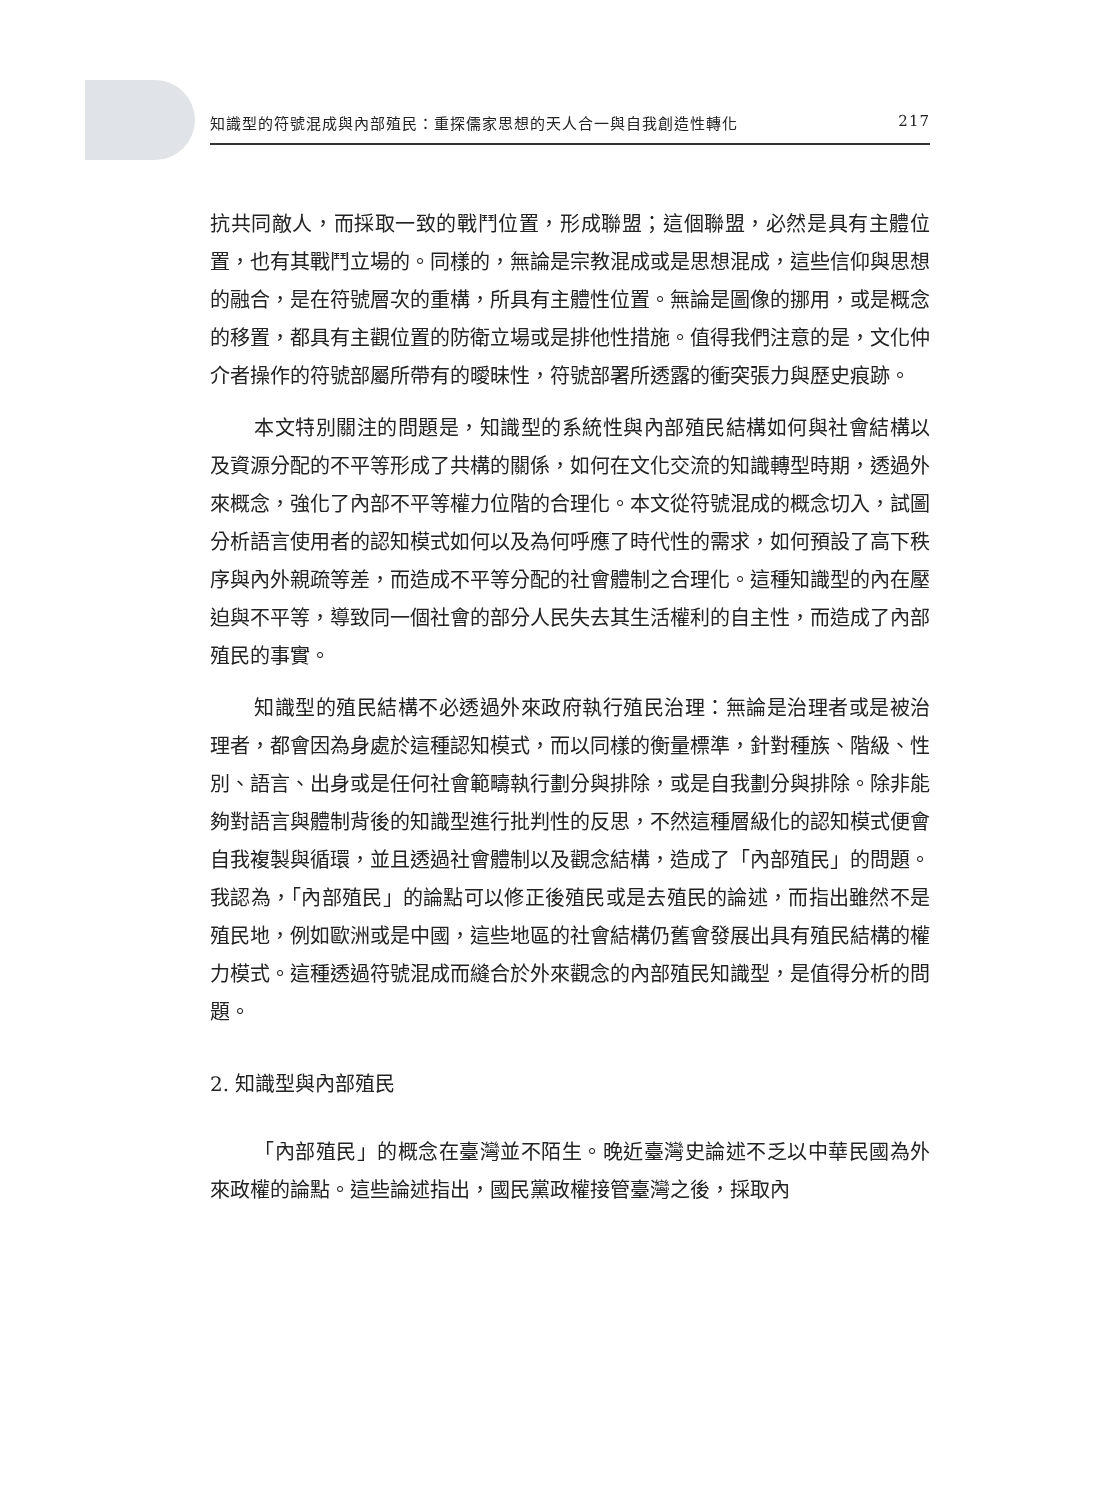知識型的符號混成與內部殖民：重探儒家思想的天人合一與自我創造性轉化 217
抗共同敵人，而採取一致的戰鬥位置，形成聯盟；這個聯盟，必然是具有主體位置，也有其戰鬥立場的。同樣的，無論是宗教混成或是思想混成，這些信仰與思想的融合，是在符號層次的重構，所具有主體性位置。無論是圖像的挪用，或是概念的移置，都具有主觀位置的防衛立場或是排他性措施。值得我們注意的是，文化仲介者操作的符號部屬所帶有的曖昧性，符號部署所透露的衝突張力與歷史痕跡。
本文特別關注的問題是，知識型的系統性與內部殖民結構如何與社會結構以及資源分配的不平等形成了共構的關係，如何在文化交流的知識轉型時期，透過外來概念，強化了內部不平等權力位階的合理化。本文從符號混成的概念切入，試圖分析語言使用者的認知模式如何以及為何呼應了時代性的需求，如何預設了高下秩序與內外親疏等差，而造成不平等分配的社會體制之合理化。這種知識型的內在壓迫與不平等，導致同一個社會的部分人民失去其生活權利的自主性，而造成了內部殖民的事實。
知識型的殖民結構不必透過外來政府執行殖民治理：無論是治理者或是被治理者，都會因為身處於這種認知模式，而以同樣的衡量標準，針對種族、階級、性別、語言、出身或是任何社會範疇執行劃分與排除，或是自我劃分與排除。除非能夠對語言與體制背後的知識型進行批判性的反思，不然這種層級化的認知模式便會自我複製與循環，並且透過社會體制以及觀念結構，造成了「內部殖民」的問題。我認為，「內部殖民」的論點可以修正後殖民或是去殖民的論述，而指出雖然不是殖民地，例如歐洲或是中國，這些地區的社會結構仍舊會發展出具有殖民結構的權力模式。這種透過符號混成而縫合於外來觀念的內部殖民知識型，是值得分析的問題。
2. 知識型與內部殖民
「內部殖民」的概念在臺灣並不陌生。晚近臺灣史論述不乏以中華民國為外來政權的論點。這些論述指出，國民黨政權接管臺灣之後，採取內